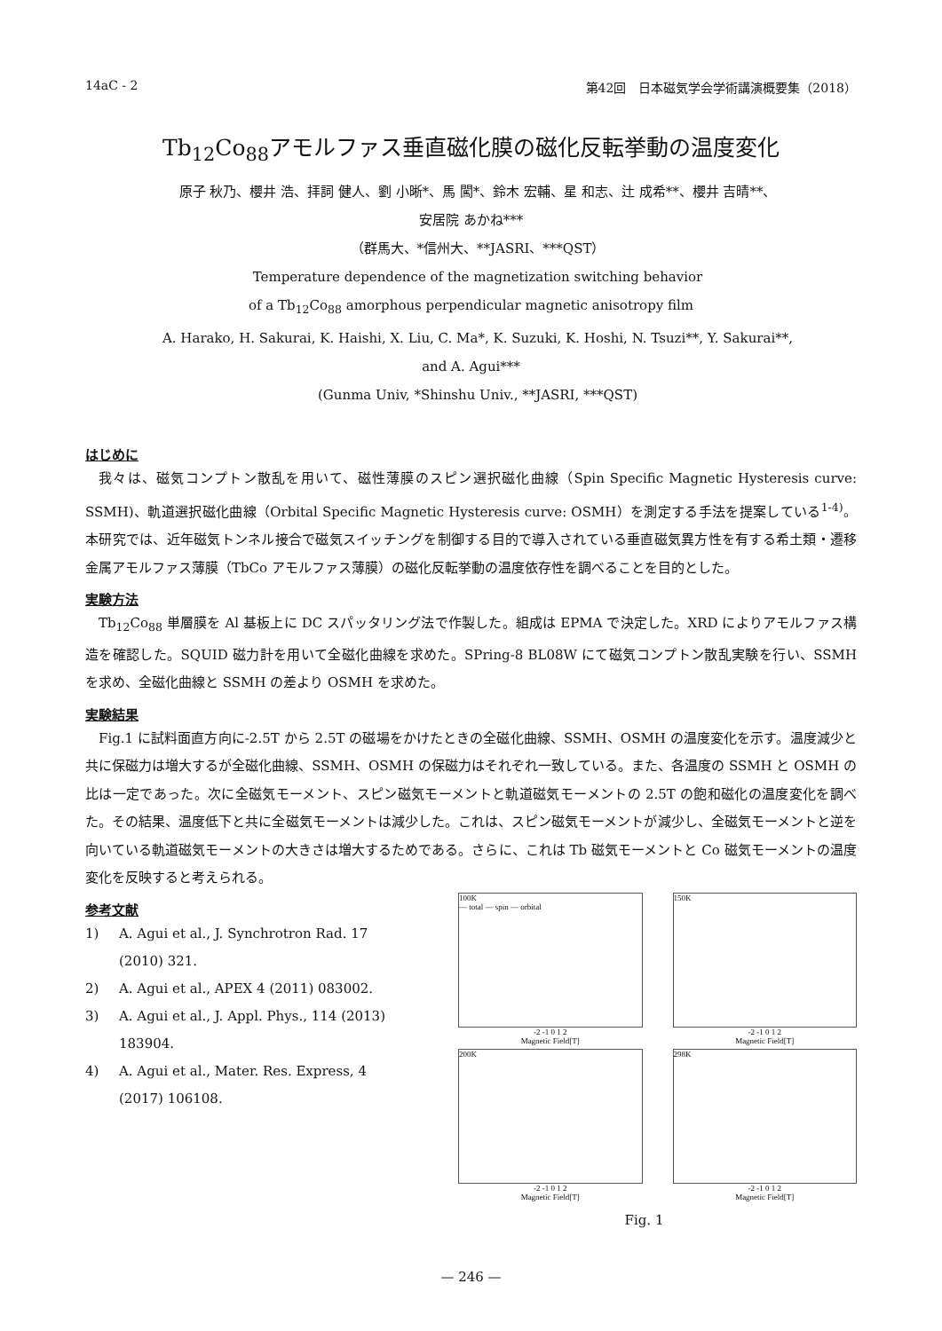14aC - 2 第42回　日本磁気学会学術講演概要集（2018）
Tb<sub>12</sub>Co<sub>88</sub>アモルファス垂直磁化膜の磁化反転挙動の温度変化
原子 秋乃、櫻井 浩、拝詞 健人、劉 小晰*、馬 闖*、鈴木 宏輔、星 和志、辻 成希**、櫻井 吉晴**、
安居院 あかね***
（群馬大、*信州大、**JASRI、***QST）
Temperature dependence of the magnetization switching behavior
of a Tb<sub>12</sub>Co<sub>88</sub> amorphous perpendicular magnetic anisotropy film
A. Harako, H. Sakurai, K. Haishi, X. Liu, C. Ma*, K. Suzuki, K. Hoshi, N. Tsuzi**, Y. Sakurai**,
and A. Agui***
(Gunma Univ, *Shinshu Univ., **JASRI, ***QST)
はじめに
我々は、磁気コンプトン散乱を用いて、磁性薄膜のスピン選択磁化曲線（Spin Specific Magnetic Hysteresis curve: SSMH)、軌道選択磁化曲線（Orbital Specific Magnetic Hysteresis curve: OSMH）を測定する手法を提案している<sup>1-4)</sup>。本研究では、近年磁気トンネル接合で磁気スイッチングを制御する目的で導入されている垂直磁気異方性を有する希土類・遷移金属アモルファス薄膜（TbCo アモルファス薄膜）の磁化反転挙動の温度依存性を調べることを目的とした。
実験方法
Tb<sub>12</sub>Co<sub>88</sub> 単層膜を Al 基板上に DC スパッタリング法で作製した。組成は EPMA で決定した。XRD によりアモルファス構造を確認した。SQUID 磁力計を用いて全磁化曲線を求めた。SPring-8 BL08W にて磁気コンプトン散乱実験を行い、SSMH を求め、全磁化曲線と SSMH の差より OSMH を求めた。
実験結果
Fig.1 に試料面直方向に-2.5T から 2.5T の磁場をかけたときの全磁化曲線、SSMH、OSMH の温度変化を示す。温度減少と共に保磁力は増大するが全磁化曲線、SSMH、OSMH の保磁力はそれぞれ一致している。また、各温度の SSMH と OSMH の比は一定であった。次に全磁気モーメント、スピン磁気モーメントと軌道磁気モーメントの 2.5T の飽和磁化の温度変化を調べた。その結果、温度低下と共に全磁気モーメントは減少した。これは、スピン磁気モーメントが減少し、全磁気モーメントと逆を向いている軌道磁気モーメントの大きさは増大するためである。さらに、これは Tb 磁気モーメントと Co 磁気モーメントの温度変化を反映すると考えられる。
参考文献
1) A. Agui et al., J. Synchrotron Rad. 17 (2010) 321.
2) A. Agui et al., APEX 4 (2011) 083002.
3) A. Agui et al., J. Appl. Phys., 114 (2013) 183904.
4) A. Agui et al., Mater. Res. Express, 4 (2017) 106108.
100K
— total — spin — orbital
-2 -1 0 1 2
Magnetic Field[T]
150K
-2 -1 0 1 2
Magnetic Field[T]
200K
-2 -1 0 1 2
Magnetic Field[T]
298K
-2 -1 0 1 2
Magnetic Field[T]
Fig. 1
— 246 —